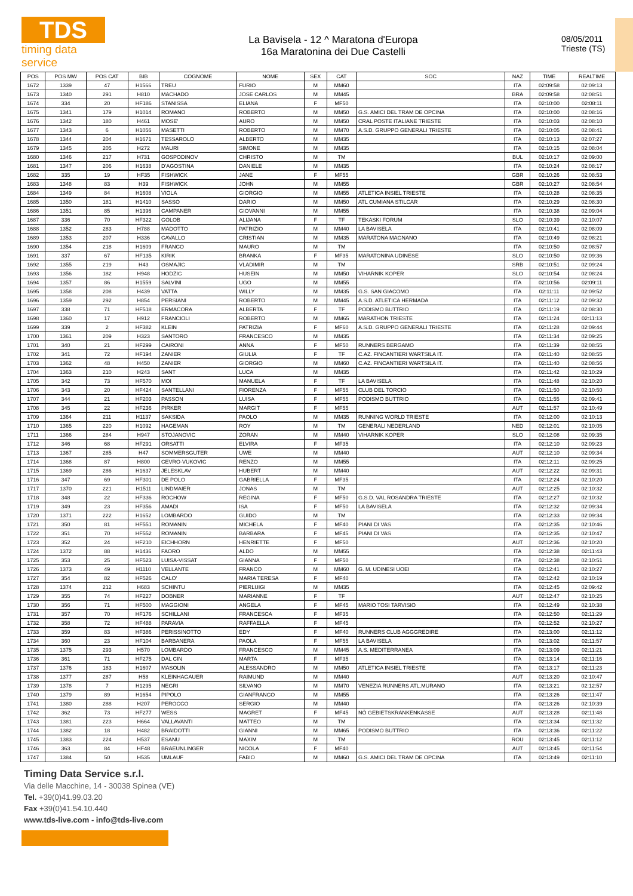TDS
timing data service
La Bavisela - 12 ^ Maratona d'Europa
16a Maratonina dei Due Castelli
08/05/2011
Trieste (TS)
| POS | POS MW | POS CAT | BIB | COGNOME | NOME | SEX | CAT | SOC | NAZ | TIME | REALTIME |
| --- | --- | --- | --- | --- | --- | --- | --- | --- | --- | --- | --- |
| 1672 | 1339 | 47 | H1566 | TREU | FURIO | M | MM60 | | ITA | 02:09:58 | 02:09:13 |
| 1673 | 1340 | 291 | H810 | MACHADO | JOSE CARLOS | M | MM45 | | BRA | 02:09:58 | 02:08:51 |
| 1674 | 334 | 20 | HF186 | STANISSA | ELIANA | F | MF50 | | ITA | 02:10:00 | 02:08:11 |
| 1675 | 1341 | 179 | H1014 | ROMANO | ROBERTO | M | MM50 | G.S. AMICI DEL TRAM DE OPCINA | ITA | 02:10:00 | 02:08:16 |
| 1676 | 1342 | 180 | H461 | MOSE' | AURO | M | MM50 | CRAL POSTE ITALIANE TRIESTE | ITA | 02:10:03 | 02:08:10 |
| 1677 | 1343 | 6 | H1056 | MASETTI | ROBERTO | M | MM70 | A.S.D. GRUPPO GENERALI TRIESTE | ITA | 02:10:05 | 02:08:41 |
| 1678 | 1344 | 204 | H1671 | TESSAROLO | ALBERTO | M | MM35 | | ITA | 02:10:13 | 02:07:27 |
| 1679 | 1345 | 205 | H272 | MAURI | SIMONE | M | MM35 | | ITA | 02:10:15 | 02:08:04 |
| 1680 | 1346 | 217 | H731 | GOSPODINOV | CHRISTO | M | TM | | BUL | 02:10:17 | 02:09:00 |
| 1681 | 1347 | 206 | H1638 | D'AGOSTINA | DANIELE | M | MM35 | | ITA | 02:10:24 | 02:08:17 |
| 1682 | 335 | 19 | HF35 | FISHWICK | JANE | F | MF55 | | GBR | 02:10:26 | 02:08:53 |
| 1683 | 1348 | 83 | H39 | FISHWICK | JOHN | M | MM55 | | GBR | 02:10:27 | 02:08:54 |
| 1684 | 1349 | 84 | H1608 | VIOLA | GIORGIO | M | MM55 | ATLETICA INSIEL TRIESTE | ITA | 02:10:28 | 02:08:35 |
| 1685 | 1350 | 181 | H1410 | SASSO | DARIO | M | MM50 | ATL CUMIANA STILCAR | ITA | 02:10:29 | 02:08:30 |
| 1686 | 1351 | 85 | H1396 | CAMPANER | GIOVANNI | M | MM55 | | ITA | 02:10:38 | 02:09:04 |
| 1687 | 336 | 70 | HF322 | GOLOB | ALIJANA | F | TF | TEKASKI FORUM | SLO | 02:10:39 | 02:10:07 |
| 1688 | 1352 | 283 | H788 | MADOTTO | PATRIZIO | M | MM40 | LA BAVISELA | ITA | 02:10:41 | 02:08:09 |
| 1689 | 1353 | 207 | H336 | CAVALLO | CRISTIAN | M | MM35 | MARATONA MAGNANO | ITA | 02:10:49 | 02:08:21 |
| 1690 | 1354 | 218 | H1609 | FRANCO | MAURO | M | TM | | ITA | 02:10:50 | 02:08:57 |
| 1691 | 337 | 67 | HF135 | KIRIK | BRANKA | F | MF35 | MARATONINA UDINESE | SLO | 02:10:50 | 02:09:36 |
| 1692 | 1355 | 219 | H43 | OSMAJIC | VLADIMIR | M | TM | | SRB | 02:10:51 | 02:09:24 |
| 1693 | 1356 | 182 | H948 | HODZIC | HUSEIN | M | MM50 | VIHARNIK KOPER | SLO | 02:10:54 | 02:08:24 |
| 1694 | 1357 | 86 | H1559 | SALVINI | UGO | M | MM55 | | ITA | 02:10:56 | 02:09:11 |
| 1695 | 1358 | 208 | H439 | VATTA | WILLY | M | MM35 | G.S. SAN GIACOMO | ITA | 02:11:11 | 02:09:52 |
| 1696 | 1359 | 292 | H854 | PERSIANI | ROBERTO | M | MM45 | A.S.D. ATLETICA HERMADA | ITA | 02:11:12 | 02:09:32 |
| 1697 | 338 | 71 | HF518 | ERMACORA | ALBERTA | F | TF | PODISMO BUTTRIO | ITA | 02:11:19 | 02:08:30 |
| 1698 | 1360 | 17 | H912 | FRANCIOLI | ROBERTO | M | MM65 | MARATHON TRIESTE | ITA | 02:11:24 | 02:11:13 |
| 1699 | 339 | 2 | HF382 | KLEIN | PATRIZIA | F | MF60 | A.S.D. GRUPPO GENERALI TRIESTE | ITA | 02:11:28 | 02:09:44 |
| 1700 | 1361 | 209 | H323 | SANTORO | FRANCESCO | M | MM35 | | ITA | 02:11:34 | 02:09:25 |
| 1701 | 340 | 21 | HF299 | CAIRONI | ANNA | F | MF50 | RUNNERS BERGAMO | ITA | 02:11:39 | 02:08:55 |
| 1702 | 341 | 72 | HF194 | ZANIER | GIULIA | F | TF | C.AZ. FINCANTIERI WARTSILA IT. | ITA | 02:11:40 | 02:08:55 |
| 1703 | 1362 | 48 | H450 | ZANIER | GIORGIO | M | MM60 | C.AZ. FINCANTIERI WARTSILA IT. | ITA | 02:11:40 | 02:08:56 |
| 1704 | 1363 | 210 | H243 | SANT | LUCA | M | MM35 | | ITA | 02:11:42 | 02:10:29 |
| 1705 | 342 | 73 | HF570 | MOI | MANUELA | F | TF | LA BAVISELA | ITA | 02:11:48 | 02:10:20 |
| 1706 | 343 | 20 | HF424 | SANTELLANI | FIORENZA | F | MF55 | CLUB DEL TORCIO | ITA | 02:11:50 | 02:10:50 |
| 1707 | 344 | 21 | HF203 | PASSON | LUISA | F | MF55 | PODISMO BUTTRIO | ITA | 02:11:55 | 02:09:41 |
| 1708 | 345 | 22 | HF236 | PIRKER | MARGIT | F | MF55 | | AUT | 02:11:57 | 02:10:49 |
| 1709 | 1364 | 211 | H1137 | SAKSIDA | PAOLO | M | MM35 | RUNNING WORLD TRIESTE | ITA | 02:12:00 | 02:10:13 |
| 1710 | 1365 | 220 | H1092 | HAGEMAN | ROY | M | TM | GENERALI NEDERLAND | NED | 02:12:01 | 02:10:05 |
| 1711 | 1366 | 284 | H947 | STOJANOVIC | ZORAN | M | MM40 | VIHARNIK KOPER | SLO | 02:12:08 | 02:09:35 |
| 1712 | 346 | 68 | HF291 | ORSATTI | ELVIRA | F | MF35 | | ITA | 02:12:10 | 02:09:23 |
| 1713 | 1367 | 285 | H47 | SOMMERSGUTER | UWE | M | MM40 | | AUT | 02:12:10 | 02:09:34 |
| 1714 | 1368 | 87 | H800 | CEVRO-VUKOVIC | RENZO | M | MM55 | | ITA | 02:12:11 | 02:09:25 |
| 1715 | 1369 | 286 | H1637 | JELESKLAV | HUBERT | M | MM40 | | AUT | 02:12:22 | 02:09:31 |
| 1716 | 347 | 69 | HF301 | DE POLO | GABRIELLA | F | MF35 | | ITA | 02:12:24 | 02:10:20 |
| 1717 | 1370 | 221 | H1511 | LINDMAIER | JONAS | M | TM | | AUT | 02:12:25 | 02:10:32 |
| 1718 | 348 | 22 | HF336 | ROCHOW | REGINA | F | MF50 | G.S.D. VAL ROSANDRA TRIESTE | ITA | 02:12:27 | 02:10:32 |
| 1719 | 349 | 23 | HF356 | AMADI | ISA | F | MF50 | LA BAVISELA | ITA | 02:12:32 | 02:09:34 |
| 1720 | 1371 | 222 | H1652 | LOMBARDO | GUIDO | M | TM | | ITA | 02:12:33 | 02:09:34 |
| 1721 | 350 | 81 | HF551 | ROMANIN | MICHELA | F | MF40 | PIANI DI VAS | ITA | 02:12:35 | 02:10:46 |
| 1722 | 351 | 70 | HF552 | ROMANIN | BARBARA | F | MF45 | PIANI DI VAS | ITA | 02:12:35 | 02:10:47 |
| 1723 | 352 | 24 | HF210 | EICHHORN | HENRIETTE | F | MF50 | | AUT | 02:12:36 | 02:10:20 |
| 1724 | 1372 | 88 | H1436 | FAORO | ALDO | M | MM55 | | ITA | 02:12:38 | 02:11:43 |
| 1725 | 353 | 25 | HF523 | LUISA-VISSAT | GIANNA | F | MF50 | | ITA | 02:12:38 | 02:10:51 |
| 1726 | 1373 | 49 | H1110 | VELLANTE | FRANCO | M | MM60 | G. M. UDINESI UOEI | ITA | 02:12:41 | 02:10:27 |
| 1727 | 354 | 82 | HF526 | CALO' | MARIA TERESA | F | MF40 | | ITA | 02:12:42 | 02:10:19 |
| 1728 | 1374 | 212 | H683 | SCHINTU | PIERLUIGI | M | MM35 | | ITA | 02:12:45 | 02:09:42 |
| 1729 | 355 | 74 | HF227 | DOBNER | MARIANNE | F | TF | | AUT | 02:12:47 | 02:10:25 |
| 1730 | 356 | 71 | HF500 | MAGGIONI | ANGELA | F | MF45 | MARIO TOSI TARVISIO | ITA | 02:12:49 | 02:10:38 |
| 1731 | 357 | 70 | HF176 | SCHILLANI | FRANCESCA | F | MF35 | | ITA | 02:12:50 | 02:11:29 |
| 1732 | 358 | 72 | HF488 | PARAVIA | RAFFAELLA | F | MF45 | | ITA | 02:12:52 | 02:10:27 |
| 1733 | 359 | 83 | HF386 | PERISSINOTTO | EDY | F | MF40 | RUNNERS CLUB AGGGREDIRE | ITA | 02:13:00 | 02:11:12 |
| 1734 | 360 | 23 | HF104 | BARBANERA | PAOLA | F | MF55 | LA BAVISELA | ITA | 02:13:02 | 02:11:57 |
| 1735 | 1375 | 293 | H570 | LOMBARDO | FRANCESCO | M | MM45 | A.S. MEDITERRANEA | ITA | 02:13:09 | 02:11:21 |
| 1736 | 361 | 71 | HF275 | DAL CIN | MARTA | F | MF35 | | ITA | 02:13:14 | 02:11:16 |
| 1737 | 1376 | 183 | H1607 | MASOLIN | ALESSANDRO | M | MM50 | ATLETICA INSIEL TRIESTE | ITA | 02:13:17 | 02:11:23 |
| 1738 | 1377 | 287 | H58 | KLEINHAGAUER | RAIMUND | M | MM40 | | AUT | 02:13:20 | 02:10:47 |
| 1739 | 1378 | 7 | H1295 | NEGRI | SILVANO | M | MM70 | VENEZIA RUNNERS ATL.MURANO | ITA | 02:13:21 | 02:12:57 |
| 1740 | 1379 | 89 | H1654 | PIPOLO | GIANFRANCO | M | MM55 | | ITA | 02:13:26 | 02:11:47 |
| 1741 | 1380 | 288 | H207 | PEROCCO | SERGIO | M | MM40 | | ITA | 02:13:26 | 02:10:39 |
| 1742 | 362 | 73 | HF277 | WESS | MAGRET | F | MF45 | NÖ GEBIETSKRANKENKASSE | AUT | 02:13:28 | 02:11:48 |
| 1743 | 1381 | 223 | H664 | VALLAVANTI | MATTEO | M | TM | | ITA | 02:13:34 | 02:11:32 |
| 1744 | 1382 | 18 | H482 | BRAIDOTTI | GIANNI | M | MM65 | PODISMO BUTTRIO | ITA | 02:13:36 | 02:11:22 |
| 1745 | 1383 | 224 | H537 | ESANU | MAXIM | M | TM | | ROU | 02:13:45 | 02:11:12 |
| 1746 | 363 | 84 | HF48 | BRAEUNLINGER | NICOLA | F | MF40 | | AUT | 02:13:45 | 02:11:54 |
| 1747 | 1384 | 50 | H535 | UMLAUF | FABIO | M | MM60 | G.S. AMICI DEL TRAM DE OPCINA | ITA | 02:13:49 | 02:11:10 |
Timing Data Service s.r.l.
Via delle Macchine, 14 - 30038 Spinea (VE)
Tel. +39(0)41.99.03.20
Fax +39(0)41.54.10.440
www.tds-live.com - info@tds-live.com